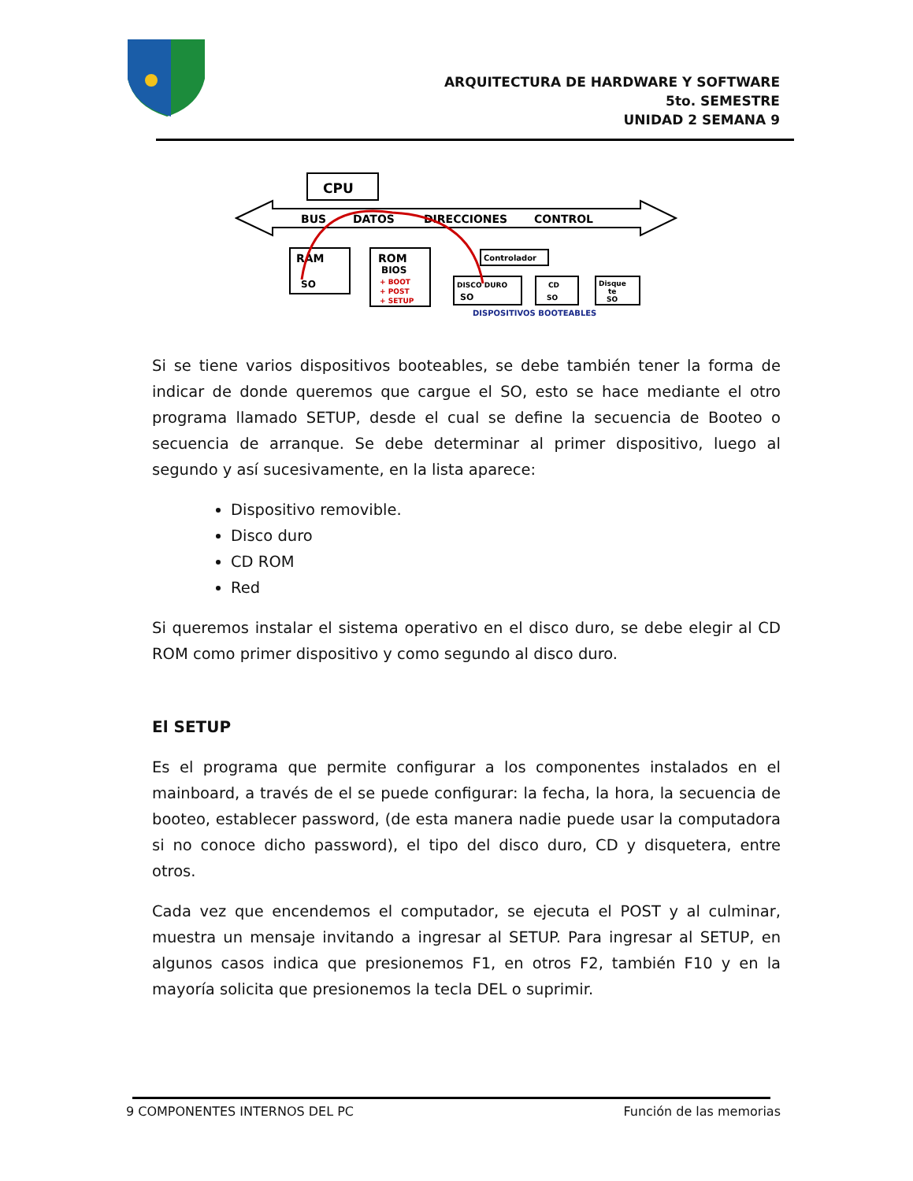ARQUITECTURA DE HARDWARE Y SOFTWARE
5to. SEMESTRE
UNIDAD 2 SEMANA 9
CPU
BUS
DATOS
DIRECCIONES
CONTROL
RAM
SO
ROM
BIOS
+ BOOT
+ POST
+ SETUP
Controlador
DISCO DURO
SO
CD
SO
Disque
te
SO
DISPOSITIVOS BOOTEABLES
Si se tiene varios dispositivos booteables, se debe también tener la forma de indicar de donde queremos que cargue el SO, esto se hace mediante el otro programa llamado SETUP, desde el cual se define la secuencia de Booteo o secuencia de arranque. Se debe determinar al primer dispositivo, luego al segundo y así sucesivamente, en la lista aparece:
Dispositivo removible.
Disco duro
CD ROM
Red
Si queremos instalar el sistema operativo en el disco duro, se debe elegir al CD ROM como primer dispositivo y como segundo al disco duro.
El SETUP
Es el programa que permite configurar a los componentes instalados en el mainboard, a través de el se puede configurar: la fecha, la hora, la secuencia de booteo, establecer password, (de esta manera nadie puede usar la computadora si no conoce dicho password), el tipo del disco duro, CD y disquetera, entre otros.
Cada vez que encendemos el computador, se ejecuta el POST y al culminar, muestra un mensaje invitando a ingresar al SETUP. Para ingresar al SETUP, en algunos casos indica que presionemos F1, en otros F2, también F10 y en la mayoría solicita que presionemos la tecla DEL o suprimir.
9 COMPONENTES INTERNOS DEL PC Función de las memorias